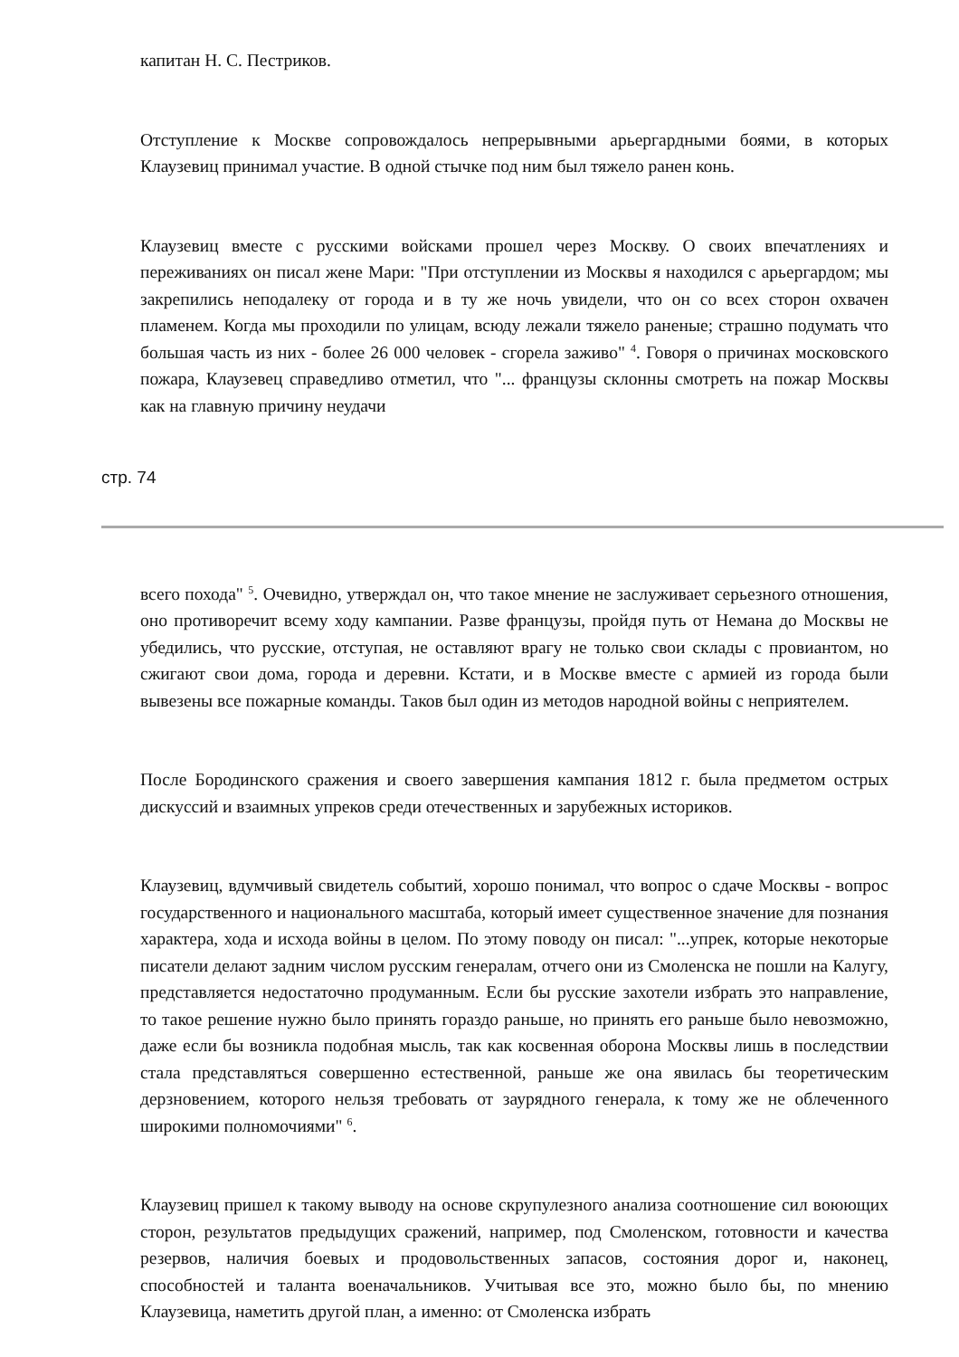капитан Н. С. Пестриков.
Отступление к Москве сопровождалось непрерывными арьергардными боями, в которых Клаузевиц принимал участие. В одной стычке под ним был тяжело ранен конь.
Клаузевиц вместе с русскими войсками прошел через Москву. О своих впечатлениях и переживаниях он писал жене Мари: "При отступлении из Москвы я находился с арьергардом; мы закрепились неподалеку от города и в ту же ночь увидели, что он со всех сторон охвачен пламенем. Когда мы проходили по улицам, всюду лежали тяжело раненые; страшно подумать что большая часть из них - более 26 000 человек - сгорела заживо" <sup>4</sup>. Говоря о причинах московского пожара, Клаузевец справедливо отметил, что "... французы склонны смотреть на пожар Москвы как на главную причину неудачи
стр. 74
всего похода" <sup>5</sup>. Очевидно, утверждал он, что такое мнение не заслуживает серьезного отношения, оно противоречит всему ходу кампании. Разве французы, пройдя путь от Немана до Москвы не убедились, что русские, отступая, не оставляют врагу не только свои склады с провиантом, но сжигают свои дома, города и деревни. Кстати, и в Москве вместе с армией из города были вывезены все пожарные команды. Таков был один из методов народной войны с неприятелем.
После Бородинского сражения и своего завершения кампания 1812 г. была предметом острых дискуссий и взаимных упреков среди отечественных и зарубежных историков.
Клаузевиц, вдумчивый свидетель событий, хорошо понимал, что вопрос о сдаче Москвы - вопрос государственного и национального масштаба, который имеет существенное значение для познания характера, хода и исхода войны в целом. По этому поводу он писал: "...упрек, которые некоторые писатели делают задним числом русским генералам, отчего они из Смоленска не пошли на Калугу, представляется недостаточно продуманным. Если бы русские захотели избрать это направление, то такое решение нужно было принять гораздо раньше, но принять его раньше было невозможно, даже если бы возникла подобная мысль, так как косвенная оборона Москвы лишь в последствии стала представляться совершенно естественной, раньше же она явилась бы теоретическим дерзновением, которого нельзя требовать от заурядного генерала, к тому же не облеченного широкими полномочиями" <sup>6</sup>.
Клаузевиц пришел к такому выводу на основе скрупулезного анализа соотношение сил воюющих сторон, результатов предыдущих сражений, например, под Смоленском, готовности и качества резервов, наличия боевых и продовольственных запасов, состояния дорог и, наконец, способностей и таланта военачальников. Учитывая все это, можно было бы, по мнению Клаузевица, наметить другой план, а именно: от Смоленска избрать